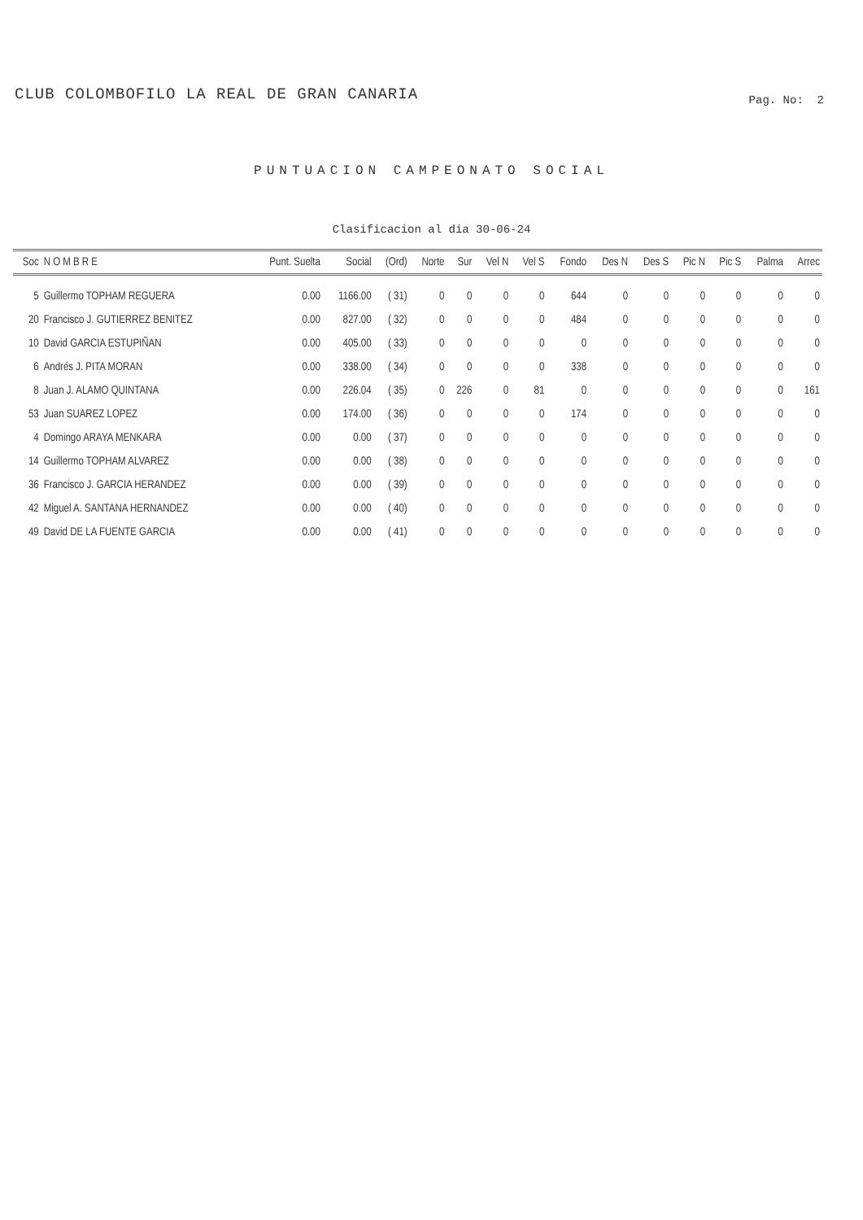CLUB COLOMBOFILO LA REAL DE GRAN CANARIA
Pag. No: 2
PUNTUACION CAMPEONATO SOCIAL
Clasificacion al dia 30-06-24
| Soc | N O M B R E | Punt. Suelta | Social | (Ord) | Norte | Sur | Vel N | Vel S | Fondo | Des N | Des S | Pic N | Pic S | Palma | Arrec |
| --- | --- | --- | --- | --- | --- | --- | --- | --- | --- | --- | --- | --- | --- | --- | --- |
| 5 | Guillermo TOPHAM REGUERA | 0.00 | 1166.00 | ( 31) | 0 | 0 | 0 | 0 | 644 | 0 | 0 | 0 | 0 | 0 | 0 |
| 20 | Francisco J. GUTIERREZ BENITEZ | 0.00 | 827.00 | ( 32) | 0 | 0 | 0 | 0 | 484 | 0 | 0 | 0 | 0 | 0 | 0 |
| 10 | David GARCIA ESTUPIÑAN | 0.00 | 405.00 | ( 33) | 0 | 0 | 0 | 0 | 0 | 0 | 0 | 0 | 0 | 0 | 0 |
| 6 | Andrés J. PITA MORAN | 0.00 | 338.00 | ( 34) | 0 | 0 | 0 | 0 | 338 | 0 | 0 | 0 | 0 | 0 | 0 |
| 8 | Juan J. ALAMO QUINTANA | 0.00 | 226.04 | ( 35) | 0 | 226 | 0 | 81 | 0 | 0 | 0 | 0 | 0 | 0 | 161 |
| 53 | Juan SUAREZ LOPEZ | 0.00 | 174.00 | ( 36) | 0 | 0 | 0 | 0 | 174 | 0 | 0 | 0 | 0 | 0 | 0 |
| 4 | Domingo ARAYA MENKARA | 0.00 | 0.00 | ( 37) | 0 | 0 | 0 | 0 | 0 | 0 | 0 | 0 | 0 | 0 | 0 |
| 14 | Guillermo TOPHAM ALVAREZ | 0.00 | 0.00 | ( 38) | 0 | 0 | 0 | 0 | 0 | 0 | 0 | 0 | 0 | 0 | 0 |
| 36 | Francisco J. GARCIA HERANDEZ | 0.00 | 0.00 | ( 39) | 0 | 0 | 0 | 0 | 0 | 0 | 0 | 0 | 0 | 0 | 0 |
| 42 | Miguel A. SANTANA HERNANDEZ | 0.00 | 0.00 | ( 40) | 0 | 0 | 0 | 0 | 0 | 0 | 0 | 0 | 0 | 0 | 0 |
| 49 | David DE LA FUENTE GARCIA | 0.00 | 0.00 | ( 41) | 0 | 0 | 0 | 0 | 0 | 0 | 0 | 0 | 0 | 0 | 0 |